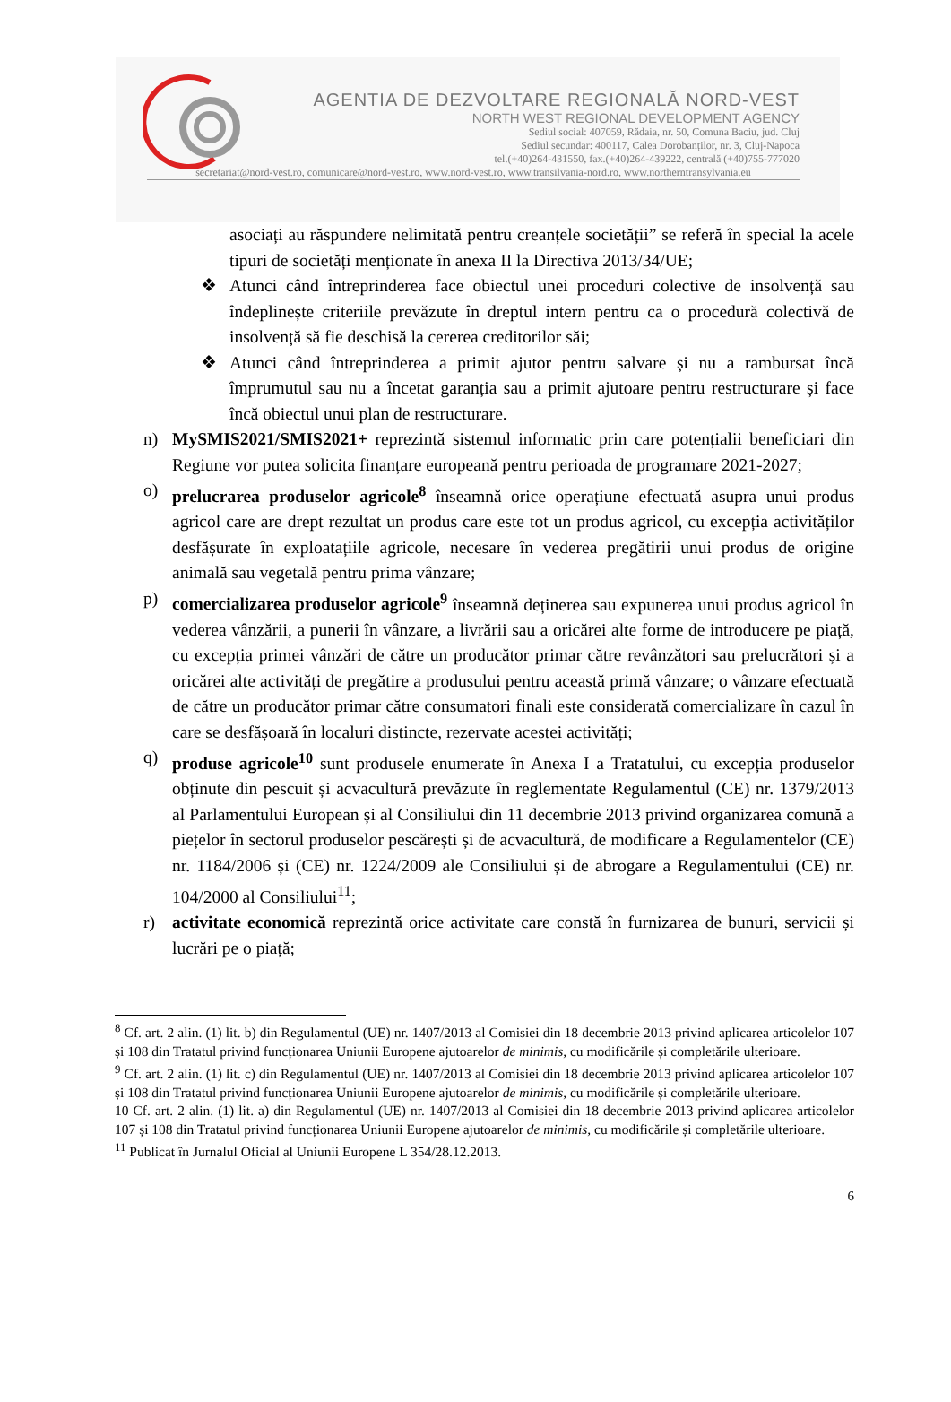AGENTIA DE DEZVOLTARE REGIONALĂ NORD-VEST
NORTH WEST REGIONAL DEVELOPMENT AGENCY
Sediul social: 407059, Rădaia, nr. 50, Comuna Baciu, jud. Cluj
Sediul secundar: 400117, Calea Dorobanților, nr. 3, Cluj-Napoca
tel.(+40)264-431550, fax.(+40)264-439222, centrală (+40)755-777020
secretariat@nord-vest.ro, comunicare@nord-vest.ro, www.nord-vest.ro, www.transilvania-nord.ro, www.northerntransylvania.eu
asociați au răspundere nelimitată pentru creanțele societății” se referă în special la acele tipuri de societăți menționate în anexa II la Directiva 2013/34/UE;
❖ Atunci când întreprinderea face obiectul unei proceduri colective de insolvență sau îndeplinește criteriile prevăzute în dreptul intern pentru ca o procedură colectivă de insolvență să fie deschisă la cererea creditorilor săi;
❖ Atunci când întreprinderea a primit ajutor pentru salvare și nu a rambursat încă împrumutul sau nu a încetat garanția sau a primit ajutoare pentru restructurare și face încă obiectul unui plan de restructurare.
n) MySMIS2021/SMIS2021+ reprezintă sistemul informatic prin care potențialii beneficiari din Regiune vor putea solicita finanțare europeană pentru perioada de programare 2021-2027;
o) prelucrarea produselor agricole<sup>8</sup> înseamnă orice operațiune efectuată asupra unui produs agricol care are drept rezultat un produs care este tot un produs agricol, cu excepția activităților desfășurate în exploatațiile agricole, necesare în vederea pregătirii unui produs de origine animală sau vegetală pentru prima vânzare;
p) comercializarea produselor agricole<sup>9</sup> înseamnă deținerea sau expunerea unui produs agricol în vederea vânzării, a punerii în vânzare, a livrării sau a oricărei alte forme de introducere pe piață, cu excepția primei vânzări de către un producător primar către revânzători sau prelucrători și a oricărei alte activități de pregătire a produsului pentru această primă vânzare; o vânzare efectuată de către un producător primar către consumatori finali este considerată comercializare în cazul în care se desfășoară în localuri distincte, rezervate acestei activități;
q) produse agricole<sup>10</sup> sunt produsele enumerate în Anexa I a Tratatului, cu excepția produselor obținute din pescuit și acvacultură prevăzute în reglementate Regulamentul (CE) nr. 1379/2013 al Parlamentului European și al Consiliului din 11 decembrie 2013 privind organizarea comună a piețelor în sectorul produselor pescărești și de acvacultură, de modificare a Regulamentelor (CE) nr. 1184/2006 și (CE) nr. 1224/2009 ale Consiliului și de abrogare a Regulamentului (CE) nr. 104/2000 al Consiliului<sup>11</sup>;
r) activitate economică reprezintă orice activitate care constă în furnizarea de bunuri, servicii și lucrări pe o piață;
<sup>8</sup> Cf. art. 2 alin. (1) lit. b) din Regulamentul (UE) nr. 1407/2013 al Comisiei din 18 decembrie 2013 privind aplicarea articolelor 107 și 108 din Tratatul privind funcționarea Uniunii Europene ajutoarelor de minimis, cu modificările și completările ulterioare.
<sup>9</sup> Cf. art. 2 alin. (1) lit. c) din Regulamentul (UE) nr. 1407/2013 al Comisiei din 18 decembrie 2013 privind aplicarea articolelor 107 și 108 din Tratatul privind funcționarea Uniunii Europene ajutoarelor de minimis, cu modificările și completările ulterioare.
10 Cf. art. 2 alin. (1) lit. a) din Regulamentul (UE) nr. 1407/2013 al Comisiei din 18 decembrie 2013 privind aplicarea articolelor 107 și 108 din Tratatul privind funcționarea Uniunii Europene ajutoarelor de minimis, cu modificările și completările ulterioare.
<sup>11</sup> Publicat în Jurnalul Oficial al Uniunii Europene L 354/28.12.2013.
6